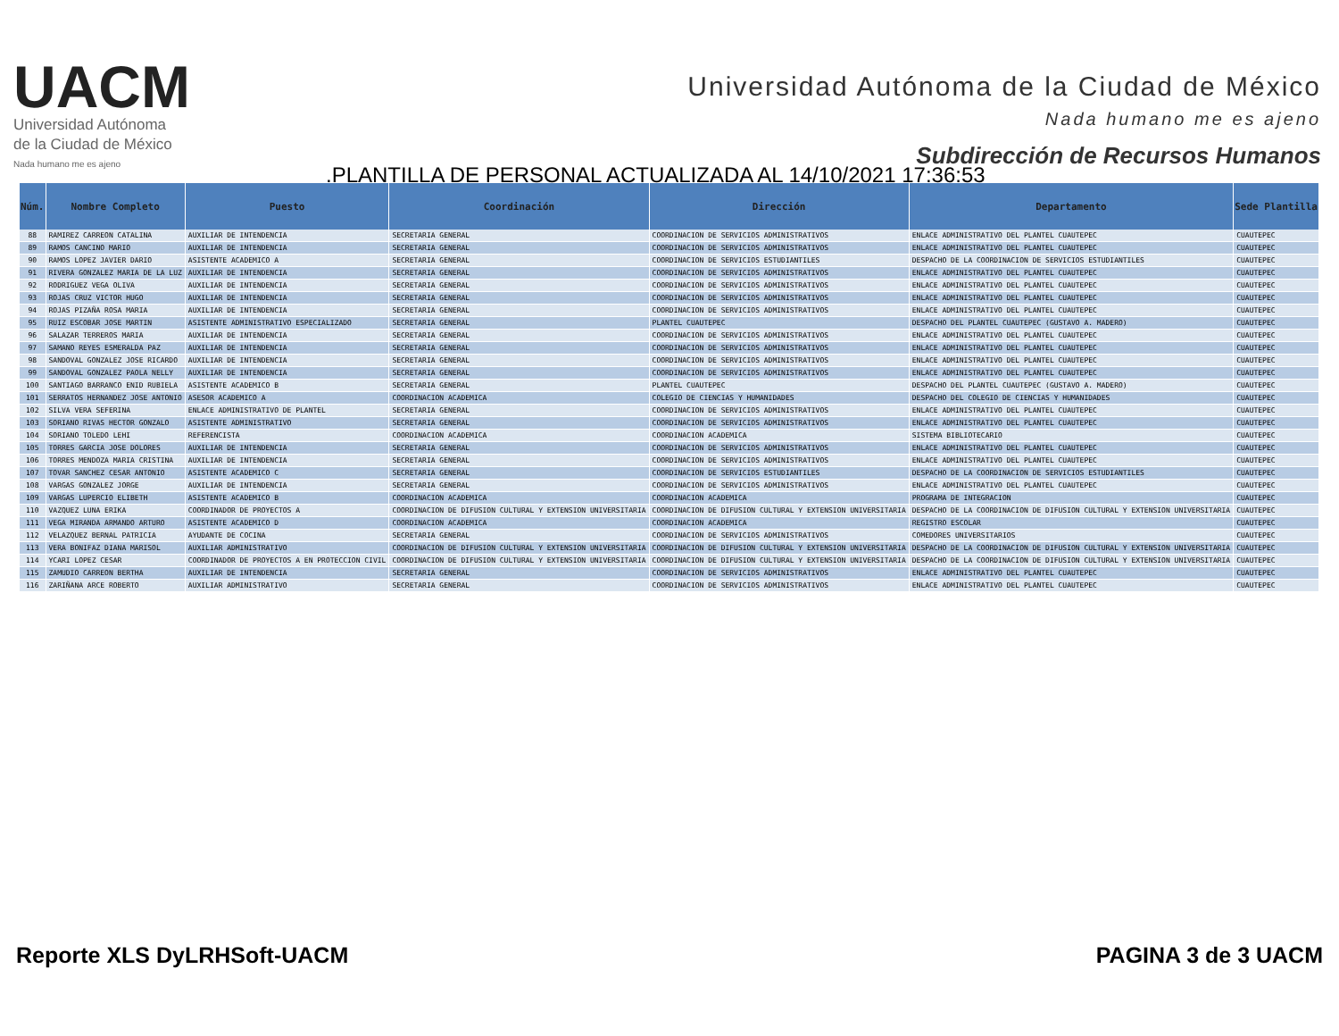UACM
Universidad Autónoma
de la Ciudad de México
Nada humano me es ajeno
Universidad Autónoma de la Ciudad de México
Nada humano me es ajeno
Subdirección de Recursos Humanos
.PLANTILLA DE PERSONAL ACTUALIZADA AL 14/10/2021 17:36:53
| Núm. | Nombre Completo | Puesto | Coordinación | Dirección | Departamento | Sede Plantilla |
| --- | --- | --- | --- | --- | --- | --- |
| 88 | RAMIREZ CARREON CATALINA | AUXILIAR DE INTENDENCIA | SECRETARIA GENERAL | COORDINACION DE SERVICIOS ADMINISTRATIVOS | ENLACE ADMINISTRATIVO DEL PLANTEL CUAUTEPEC | CUAUTEPEC |
| 89 | RAMOS CANCINO MARIO | AUXILIAR DE INTENDENCIA | SECRETARIA GENERAL | COORDINACION DE SERVICIOS ADMINISTRATIVOS | ENLACE ADMINISTRATIVO DEL PLANTEL CUAUTEPEC | CUAUTEPEC |
| 90 | RAMOS LOPEZ JAVIER DARIO | ASISTENTE ACADEMICO A | SECRETARIA GENERAL | COORDINACION DE SERVICIOS ESTUDIANTILES | DESPACHO DE LA COORDINACION DE SERVICIOS ESTUDIANTILES | CUAUTEPEC |
| 91 | RIVERA GONZALEZ MARIA DE LA LUZ | AUXILIAR DE INTENDENCIA | SECRETARIA GENERAL | COORDINACION DE SERVICIOS ADMINISTRATIVOS | ENLACE ADMINISTRATIVO DEL PLANTEL CUAUTEPEC | CUAUTEPEC |
| 92 | RODRIGUEZ VEGA OLIVA | AUXILIAR DE INTENDENCIA | SECRETARIA GENERAL | COORDINACION DE SERVICIOS ADMINISTRATIVOS | ENLACE ADMINISTRATIVO DEL PLANTEL CUAUTEPEC | CUAUTEPEC |
| 93 | ROJAS CRUZ VICTOR HUGO | AUXILIAR DE INTENDENCIA | SECRETARIA GENERAL | COORDINACION DE SERVICIOS ADMINISTRATIVOS | ENLACE ADMINISTRATIVO DEL PLANTEL CUAUTEPEC | CUAUTEPEC |
| 94 | ROJAS PIZAÑA ROSA MARIA | AUXILIAR DE INTENDENCIA | SECRETARIA GENERAL | COORDINACION DE SERVICIOS ADMINISTRATIVOS | ENLACE ADMINISTRATIVO DEL PLANTEL CUAUTEPEC | CUAUTEPEC |
| 95 | RUIZ ESCOBAR JOSE MARTIN | ASISTENTE ADMINISTRATIVO ESPECIALIZADO | SECRETARIA GENERAL | PLANTEL CUAUTEPEC | DESPACHO DEL PLANTEL CUAUTEPEC (GUSTAVO A. MADERO) | CUAUTEPEC |
| 96 | SALAZAR TERREROS MARIA | AUXILIAR DE INTENDENCIA | SECRETARIA GENERAL | COORDINACION DE SERVICIOS ADMINISTRATIVOS | ENLACE ADMINISTRATIVO DEL PLANTEL CUAUTEPEC | CUAUTEPEC |
| 97 | SAMANO REYES ESMERALDA PAZ | AUXILIAR DE INTENDENCIA | SECRETARIA GENERAL | COORDINACION DE SERVICIOS ADMINISTRATIVOS | ENLACE ADMINISTRATIVO DEL PLANTEL CUAUTEPEC | CUAUTEPEC |
| 98 | SANDOVAL GONZALEZ JOSE RICARDO | AUXILIAR DE INTENDENCIA | SECRETARIA GENERAL | COORDINACION DE SERVICIOS ADMINISTRATIVOS | ENLACE ADMINISTRATIVO DEL PLANTEL CUAUTEPEC | CUAUTEPEC |
| 99 | SANDOVAL GONZALEZ PAOLA NELLY | AUXILIAR DE INTENDENCIA | SECRETARIA GENERAL | COORDINACION DE SERVICIOS ADMINISTRATIVOS | ENLACE ADMINISTRATIVO DEL PLANTEL CUAUTEPEC | CUAUTEPEC |
| 100 | SANTIAGO BARRANCO ENID RUBIELA | ASISTENTE ACADEMICO B | SECRETARIA GENERAL | PLANTEL CUAUTEPEC | DESPACHO DEL PLANTEL CUAUTEPEC (GUSTAVO A. MADERO) | CUAUTEPEC |
| 101 | SERRATOS HERNANDEZ JOSE ANTONIO | ASESOR ACADEMICO A | COORDINACION ACADEMICA | COLEGIO DE CIENCIAS Y HUMANIDADES | DESPACHO DEL COLEGIO DE CIENCIAS Y HUMANIDADES | CUAUTEPEC |
| 102 | SILVA VERA SEFERINA | ENLACE ADMINISTRATIVO DE PLANTEL | SECRETARIA GENERAL | COORDINACION DE SERVICIOS ADMINISTRATIVOS | ENLACE ADMINISTRATIVO DEL PLANTEL CUAUTEPEC | CUAUTEPEC |
| 103 | SORIANO RIVAS HECTOR GONZALO | ASISTENTE ADMINISTRATIVO | SECRETARIA GENERAL | COORDINACION DE SERVICIOS ADMINISTRATIVOS | ENLACE ADMINISTRATIVO DEL PLANTEL CUAUTEPEC | CUAUTEPEC |
| 104 | SORIANO TOLEDO LEHI | REFERENCISTA | COORDINACION ACADEMICA | COORDINACION ACADEMICA | SISTEMA BIBLIOTECARIO | CUAUTEPEC |
| 105 | TORRES GARCIA JOSE DOLORES | AUXILIAR DE INTENDENCIA | SECRETARIA GENERAL | COORDINACION DE SERVICIOS ADMINISTRATIVOS | ENLACE ADMINISTRATIVO DEL PLANTEL CUAUTEPEC | CUAUTEPEC |
| 106 | TORRES MENDOZA MARIA CRISTINA | AUXILIAR DE INTENDENCIA | SECRETARIA GENERAL | COORDINACION DE SERVICIOS ADMINISTRATIVOS | ENLACE ADMINISTRATIVO DEL PLANTEL CUAUTEPEC | CUAUTEPEC |
| 107 | TOVAR SANCHEZ CESAR ANTONIO | ASISTENTE ACADEMICO C | SECRETARIA GENERAL | COORDINACION DE SERVICIOS ESTUDIANTILES | DESPACHO DE LA COORDINACION DE SERVICIOS ESTUDIANTILES | CUAUTEPEC |
| 108 | VARGAS GONZALEZ JORGE | AUXILIAR DE INTENDENCIA | SECRETARIA GENERAL | COORDINACION DE SERVICIOS ADMINISTRATIVOS | ENLACE ADMINISTRATIVO DEL PLANTEL CUAUTEPEC | CUAUTEPEC |
| 109 | VARGAS LUPERCIO ELIBETH | ASISTENTE ACADEMICO B | COORDINACION ACADEMICA | COORDINACION ACADEMICA | PROGRAMA DE INTEGRACION | CUAUTEPEC |
| 110 | VAZQUEZ LUNA ERIKA | COORDINADOR DE PROYECTOS A | COORDINACION DE DIFUSION CULTURAL Y EXTENSION UNIVERSITARIA | COORDINACION DE DIFUSION CULTURAL Y EXTENSION UNIVERSITARIA | DESPACHO DE LA COORDINACION DE DIFUSION CULTURAL Y EXTENSION UNIVERSITARIA | CUAUTEPEC |
| 111 | VEGA MIRANDA ARMANDO ARTURO | ASISTENTE ACADEMICO D | COORDINACION ACADEMICA | COORDINACION ACADEMICA | REGISTRO ESCOLAR | CUAUTEPEC |
| 112 | VELAZQUEZ BERNAL PATRICIA | AYUDANTE DE COCINA | SECRETARIA GENERAL | COORDINACION DE SERVICIOS ADMINISTRATIVOS | COMEDORES UNIVERSITARIOS | CUAUTEPEC |
| 113 | VERA BONIFAZ DIANA MARISOL | AUXILIAR ADMINISTRATIVO | COORDINACION DE DIFUSION CULTURAL Y EXTENSION UNIVERSITARIA | COORDINACION DE DIFUSION CULTURAL Y EXTENSION UNIVERSITARIA | DESPACHO DE LA COORDINACION DE DIFUSION CULTURAL Y EXTENSION UNIVERSITARIA | CUAUTEPEC |
| 114 | YCARI LOPEZ CESAR | COORDINADOR DE PROYECTOS A EN PROTECCION CIVIL | COORDINACION DE DIFUSION CULTURAL Y EXTENSION UNIVERSITARIA | COORDINACION DE DIFUSION CULTURAL Y EXTENSION UNIVERSITARIA | DESPACHO DE LA COORDINACION DE DIFUSION CULTURAL Y EXTENSION UNIVERSITARIA | CUAUTEPEC |
| 115 | ZAMUDIO CARREON BERTHA | AUXILIAR DE INTENDENCIA | SECRETARIA GENERAL | COORDINACION DE SERVICIOS ADMINISTRATIVOS | ENLACE ADMINISTRATIVO DEL PLANTEL CUAUTEPEC | CUAUTEPEC |
| 116 | ZARIÑANA ARCE ROBERTO | AUXILIAR ADMINISTRATIVO | SECRETARIA GENERAL | COORDINACION DE SERVICIOS ADMINISTRATIVOS | ENLACE ADMINISTRATIVO DEL PLANTEL CUAUTEPEC | CUAUTEPEC |
Reporte XLS DyLRHSoft-UACM PAGINA 3 de 3 UACM